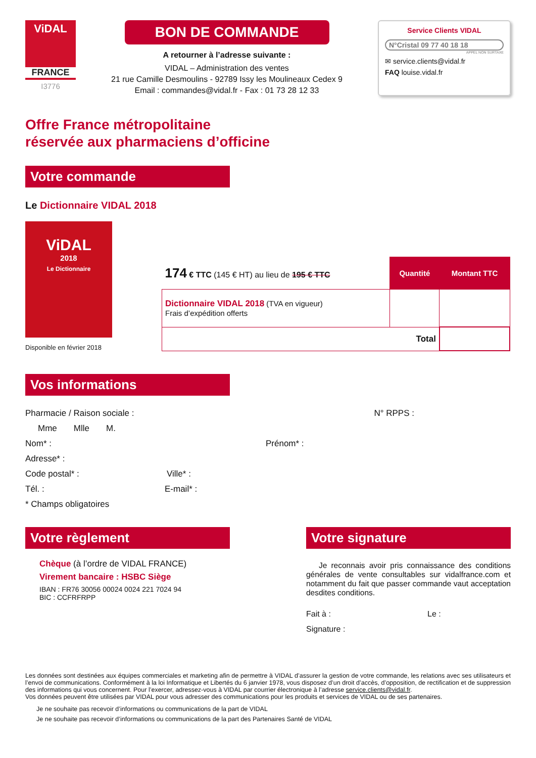ViDAL
FRANCE
I3776
BON DE COMMANDE
A retourner à l’adresse suivante :
VIDAL – Administration des ventes
21 rue Camille Desmoulins - 92789 Issy les Moulineaux Cedex 9
Email : commandes@vidal.fr - Fax : 01 73 28 12 33
Service Clients VIDAL
N°Cristal 09 77 40 18 18
APPEL NON SURTAXE
✉ service.clients@vidal.fr
FAQ louise.vidal.fr
Offre France métropolitaine
réservée aux pharmaciens d’officine
Votre commande
Le Dictionnaire VIDAL 2018
ViDAL
2018
Le Dictionnaire
Disponible en février 2018
| 174 € TTC (145 € HT) au lieu de 195 € TTC | Quantité | Montant TTC |
| Dictionnaire VIDAL 2018 (TVA en vigueur) Frais d’expédition offerts | | |
| Total | | |
Vos informations
Pharmacie / Raison sociale : N° RPPS :
Mme Mlle M.
Nom* : Prénom* :
Adresse* :
Code postal* : Ville* :
Tél. : E-mail* :
* Champs obligatoires
Votre règlement
Chèque (à l’ordre de VIDAL FRANCE)
Virement bancaire : HSBC Siège
IBAN : FR76 30056 00024 0024 221 7024 94
BIC : CCFRFRPP
Votre signature
Je reconnais avoir pris connaissance des conditions générales de vente consultables sur vidalfrance.com et notamment du fait que passer commande vaut acceptation desdites conditions.
Fait à : Le :
Signature :
Les données sont destinées aux équipes commerciales et marketing afin de permettre à VIDAL d’assurer la gestion de votre commande, les relations avec ses utilisateurs et l’envoi de communications. Conformément à la loi Informatique et Libertés du 6 janvier 1978, vous disposez d’un droit d’accès, d’opposition, de rectification et de suppression des informations qui vous concernent. Pour l’exercer, adressez-vous à VIDAL par courrier électronique à l’adresse service.clients@vidal.fr.
Vos données peuvent être utilisées par VIDAL pour vous adresser des communications pour les produits et services de VIDAL ou de ses partenaires.
Je ne souhaite pas recevoir d’informations ou communications de la part de VIDAL
Je ne souhaite pas recevoir d’informations ou communications de la part des Partenaires Santé de VIDAL